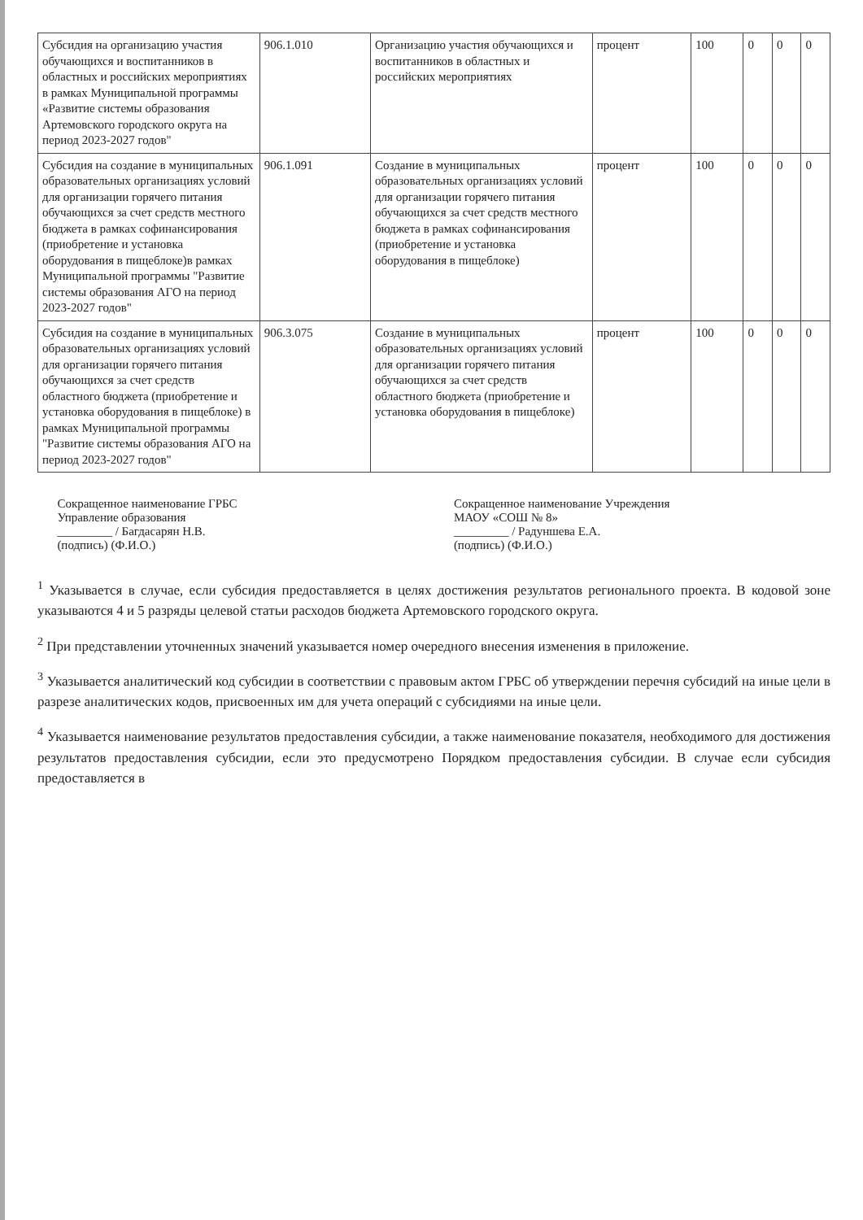| Субсидия на организацию участия обучающихся и воспитанников в областных и российских мероприятиях в рамках Муниципальной программы «Развитие системы образования Артемовского городского округа на период 2023-2027 годов" | 906.1.010 | Организацию участия обучающихся и воспитанников в областных и российских мероприятиях | процент | 100 | 0 | 0 | 0 |
| Субсидия на создание в муниципальных образовательных организациях условий для организации горячего питания обучающихся за счет средств местного бюджета в рамках софинансирования (приобретение и установка оборудования в пищеблоке)в рамках Муниципальной программы "Развитие системы образования АГО на период 2023-2027 годов" | 906.1.091 | Создание в муниципальных образовательных организациях условий для организации горячего питания обучающихся за счет средств местного бюджета в рамках софинансирования (приобретение и установка оборудования в пищеблоке) | процент | 100 | 0 | 0 | 0 |
| Субсидия на создание в муниципальных образовательных организациях условий для организации горячего питания обучающихся за счет средств областного бюджета (приобретение и установка оборудования в пищеблоке) в рамках Муниципальной программы "Развитие системы образования АГО на период 2023-2027 годов" | 906.3.075 | Создание в муниципальных образовательных организациях условий для организации горячего питания обучающихся за счет средств областного бюджета (приобретение и установка оборудования в пищеблоке) | процент | 100 | 0 | 0 | 0 |
Сокращенное наименование ГРБС
Управление образования
_________ / Багдасарян Н.В.
(подпись) (Ф.И.О.)
Сокращенное наименование Учреждения
МАОУ «СОШ № 8»
_________ / Радуншева Е.А.
(подпись) (Ф.И.О.)
<sup>1</sup> Указывается в случае, если субсидия предоставляется в целях достижения результатов регионального проекта. В кодовой зоне указываются 4 и 5 разряды целевой статьи расходов бюджета Артемовского городского округа.
<sup>2</sup> При представлении уточненных значений указывается номер очередного внесения изменения в приложение.
<sup>3</sup> Указывается аналитический код субсидии в соответствии с правовым актом ГРБС об утверждении перечня субсидий на иные цели в разрезе аналитических кодов, присвоенных им для учета операций с субсидиями на иные цели.
<sup>4</sup> Указывается наименование результатов предоставления субсидии, а также наименование показателя, необходимого для достижения результатов предоставления субсидии, если это предусмотрено Порядком предоставления субсидии. В случае если субсидия предоставляется в